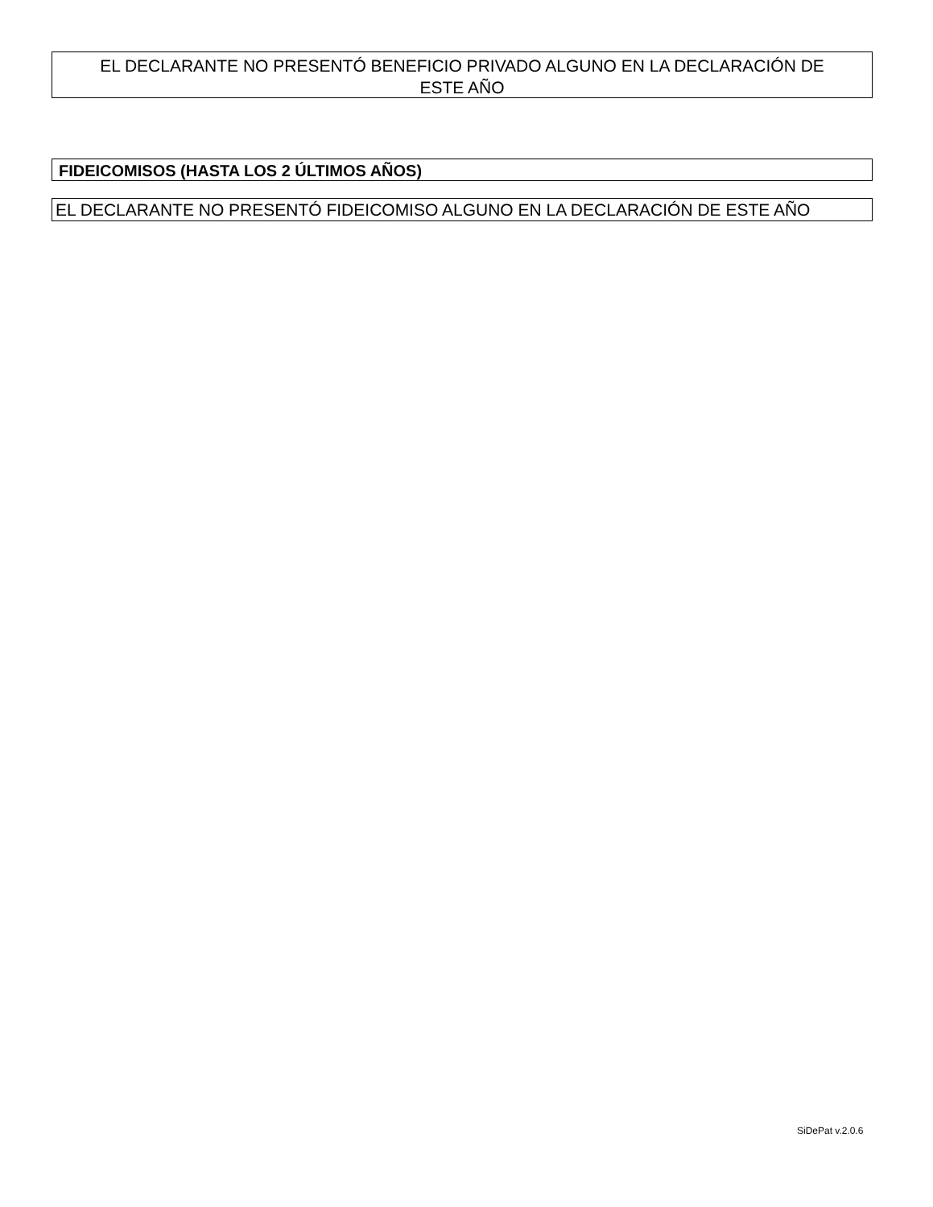EL DECLARANTE NO PRESENTÓ BENEFICIO PRIVADO ALGUNO EN LA DECLARACIÓN DE
ESTE AÑO
FIDEICOMISOS (HASTA LOS 2 ÚLTIMOS AÑOS)
EL DECLARANTE NO PRESENTÓ FIDEICOMISO ALGUNO EN LA DECLARACIÓN DE ESTE AÑO
SiDePat v.2.0.6